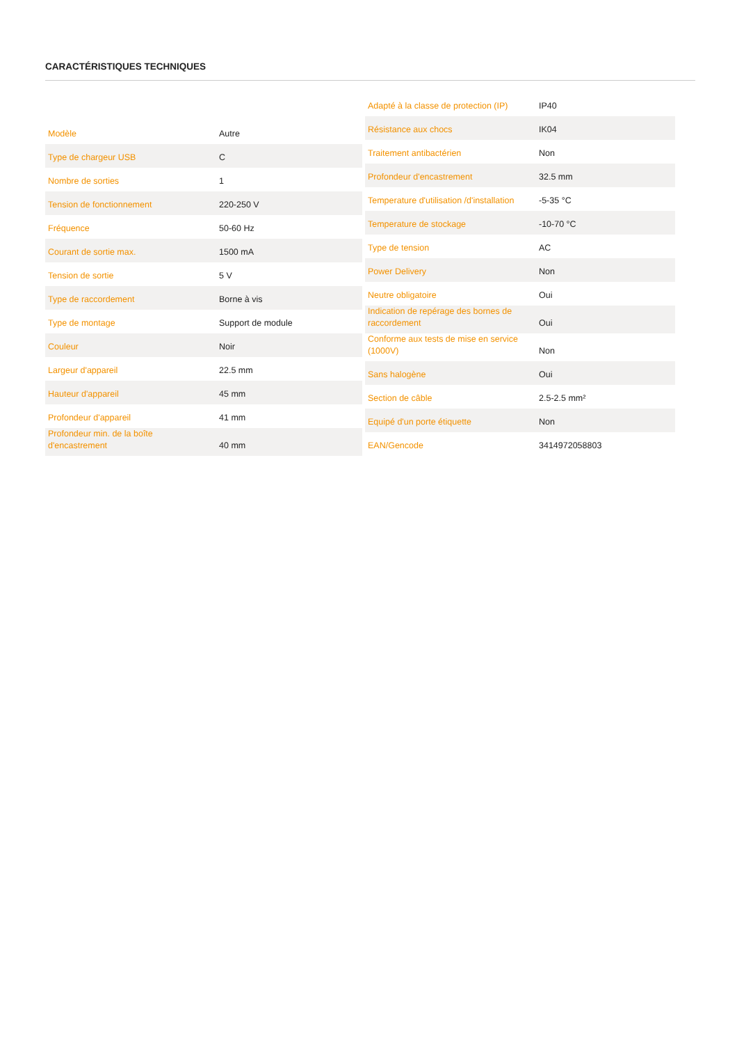CARACTÉRISTIQUES TECHNIQUES
| Modèle | Autre |
| Type de chargeur USB | C |
| Nombre de sorties | 1 |
| Tension de fonctionnement | 220-250 V |
| Fréquence | 50-60 Hz |
| Courant de sortie max. | 1500 mA |
| Tension de sortie | 5 V |
| Type de raccordement | Borne à vis |
| Type de montage | Support de module |
| Couleur | Noir |
| Largeur d'appareil | 22.5 mm |
| Hauteur d'appareil | 45 mm |
| Profondeur d'appareil | 41 mm |
| Profondeur min. de la boîte d'encastrement | 40 mm |
| Adapté à la classe de protection (IP) | IP40 |
| Résistance aux chocs | IK04 |
| Traitement antibactérien | Non |
| Profondeur d'encastrement | 32.5 mm |
| Temperature d'utilisation /d'installation | -5-35 °C |
| Temperature de stockage | -10-70 °C |
| Type de tension | AC |
| Power Delivery | Non |
| Neutre obligatoire | Oui |
| Indication de repérage des bornes de raccordement | Oui |
| Conforme aux tests de mise en service (1000V) | Non |
| Sans halogène | Oui |
| Section de câble | 2.5-2.5 mm² |
| Equipé d'un porte étiquette | Non |
| EAN/Gencode | 3414972058803 |